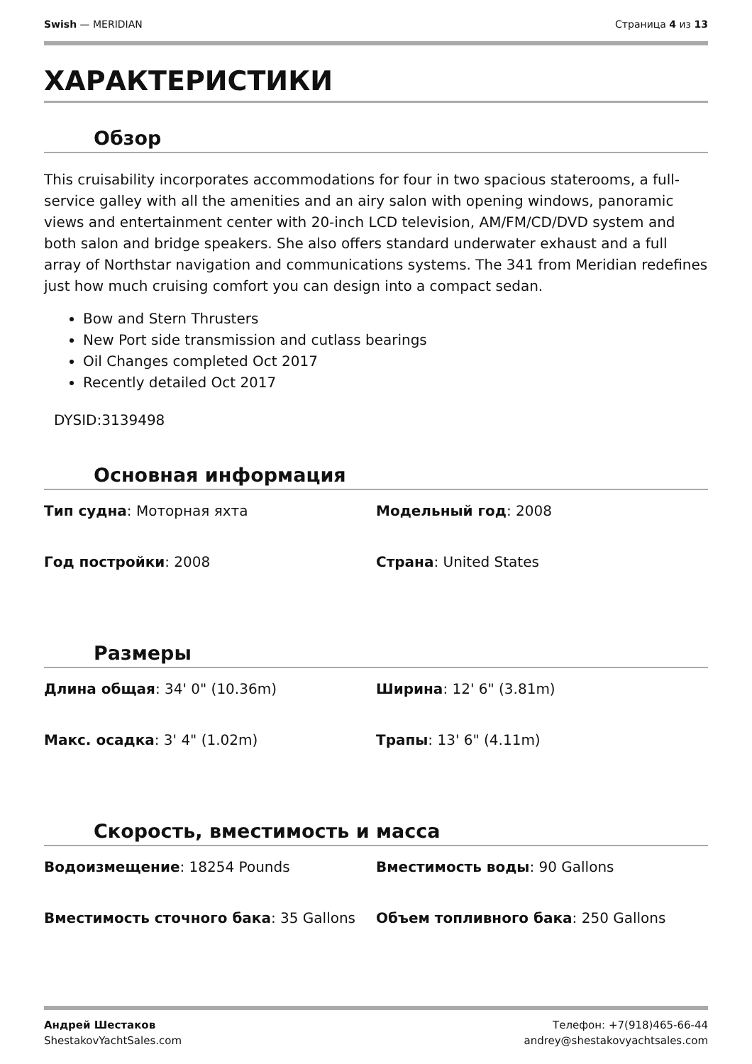Swish — MERIDIAN Страница 4 из 13
ХАРАКТЕРИСТИКИ
Обзор
This cruisability incorporates accommodations for four in two spacious staterooms, a full-service galley with all the amenities and an airy salon with opening windows, panoramic views and entertainment center with 20-inch LCD television, AM/FM/CD/DVD system and both salon and bridge speakers. She also offers standard underwater exhaust and a full array of Northstar navigation and communications systems. The 341 from Meridian redefines just how much cruising comfort you can design into a compact sedan.
Bow and Stern Thrusters
New Port side transmission and cutlass bearings
Oil Changes completed Oct 2017
Recently detailed Oct 2017
DYSID:3139498
Основная информация
| Тип судна : Моторная яхта | Модельный год : 2008 |
| Год постройки : 2008 | Страна : United States |
Размеры
| Длина общая : 34' 0" (10.36m) | Ширина : 12' 6" (3.81m) |
| Макс. осадка : 3' 4" (1.02m) | Трапы : 13' 6" (4.11m) |
Скорость, вместимость и масса
| Водоизмещение : 18254 Pounds | Вместимость воды : 90 Gallons |
| Вместимость сточного бака : 35 Gallons | Объем топливного бака : 250 Gallons |
Андрей Шестаков
ShestakovYachtSales.com
Телефон: +7(918)465-66-44
andrey@shestakovyachtsales.com